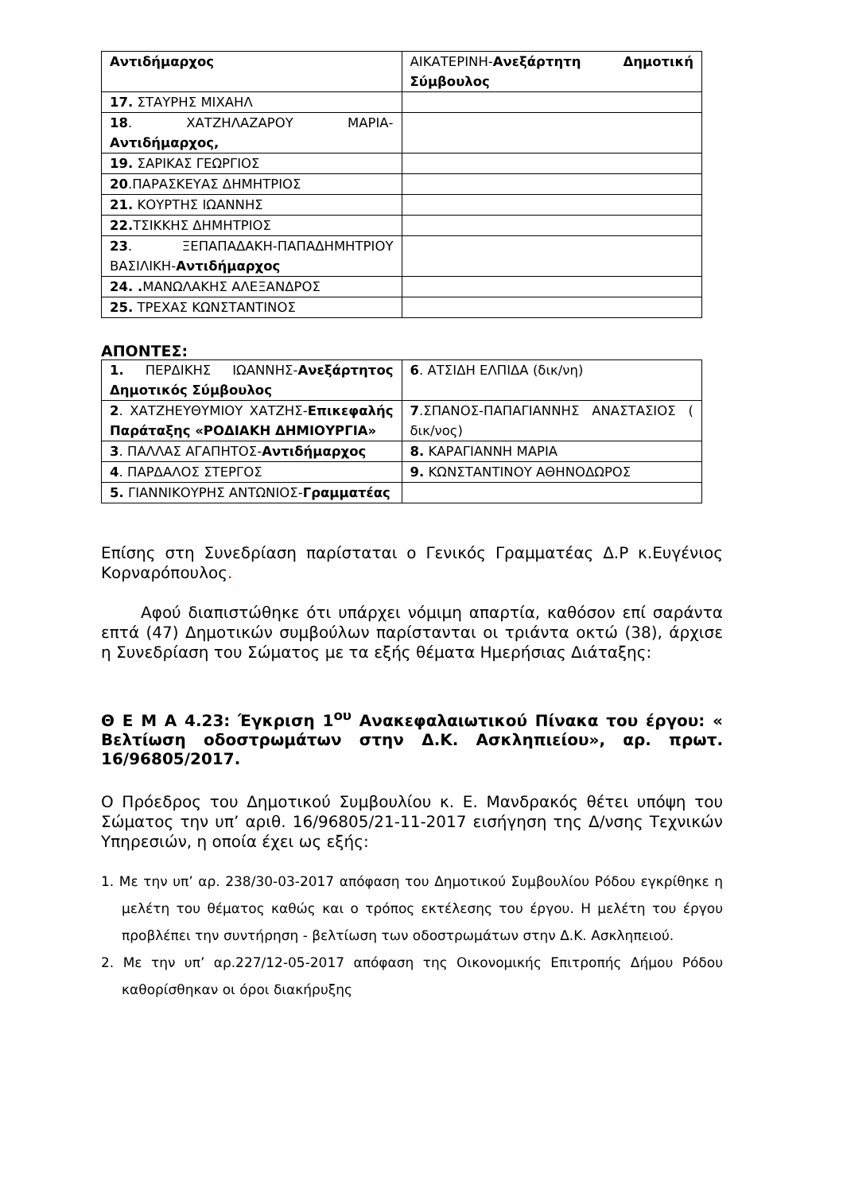| Αντιδήμαρχος | ΑΙΚΑΤΕΡΙΝΗ- Ανεξάρτητη Δημοτική Σύμβουλος |
| 17. ΣΤΑΥΡΗΣ ΜΙΧΑΗΛ | |
| 18 . ΧΑΤΖΗΛΑΖΑΡΟΥ ΜΑΡΙΑ- Αντιδήμαρχος, | |
| 19. ΣΑΡΙΚΑΣ ΓΕΩΡΓΙΟΣ | |
| 20 .ΠΑΡΑΣΚΕΥΑΣ ΔΗΜΗΤΡΙΟΣ | |
| 21. ΚΟΥΡΤΗΣ ΙΩΑΝΝΗΣ | |
| 22. ΤΣΙΚΚΗΣ ΔΗΜΗΤΡΙΟΣ | |
| 23 . ΞΕΠΑΠΑΔΑΚΗ-ΠΑΠΑΔΗΜΗΤΡΙΟΥ ΒΑΣΙΛΙΚΗ- Αντιδήμαρχος | |
| 24. . ΜΑΝΩΛΑΚΗΣ ΑΛΕΞΑΝΔΡΟΣ | |
| 25. ΤΡΕΧΑΣ ΚΩΝΣΤΑΝΤΙΝΟΣ | |
ΑΠΟΝΤΕΣ:
| 1. ΠΕΡΔΙΚΗΣ ΙΩΑΝΝΗΣ- Ανεξάρτητος Δημοτικός Σύμβουλος | 6 . ΑΤΣΙΔΗ ΕΛΠΙΔΑ (δικ/νη) |
| 2 . ΧΑΤΖΗΕΥΘΥΜΙΟΥ ΧΑΤΖΗΣ- Επικεφαλής Παράταξης «ΡΟΔΙΑΚΗ ΔΗΜΙΟΥΡΓΙΑ» | 7 .ΣΠΑΝΟΣ-ΠΑΠΑΓΙΑΝΝΗΣ ΑΝΑΣΤΑΣΙΟΣ ( δικ/νος) |
| 3 . ΠΑΛΛΑΣ ΑΓΑΠΗΤΟΣ- Αντιδήμαρχος | 8. ΚΑΡΑΓΙΑΝΝΗ ΜΑΡΙΑ |
| 4 . ΠΑΡΔΑΛΟΣ ΣΤΕΡΓΟΣ | 9. ΚΩΝΣΤΑΝΤΙΝΟΥ ΑΘΗΝΟΔΩΡΟΣ |
| 5. ΓΙΑΝΝΙΚΟΥΡΗΣ ΑΝΤΩΝΙΟΣ- Γραμματέας | |
Επίσης στη Συνεδρίαση παρίσταται ο Γενικός Γραμματέας Δ.Ρ κ.Ευγένιος Κορναρόπουλος.
Αφού διαπιστώθηκε ότι υπάρχει νόμιμη απαρτία, καθόσον επί σαράντα επτά (47) Δημοτικών συμβούλων παρίστανται οι τριάντα οκτώ (38), άρχισε η Συνεδρίαση του Σώματος με τα εξής θέματα Ημερήσιας Διάταξης:
Θ Ε Μ Α 4.23: Έγκριση 1<sup>ου</sup> Ανακεφαλαιωτικού Πίνακα του έργου: « Βελτίωση οδοστρωμάτων στην Δ.Κ. Ασκληπιείου», αρ. πρωτ. 16/96805/2017.
Ο Πρόεδρος του Δημοτικού Συμβουλίου κ. Ε. Μανδρακός θέτει υπόψη του Σώματος την υπ’ αριθ. 16/96805/21-11-2017 εισήγηση της Δ/νσης Τεχνικών Υπηρεσιών, η οποία έχει ως εξής:
1. Με την υπ’ αρ. 238/30-03-2017 απόφαση του Δημοτικού Συμβουλίου Ρόδου εγκρίθηκε η μελέτη του θέματος καθώς και ο τρόπος εκτέλεσης του έργου. Η μελέτη του έργου προβλέπει την συντήρηση - βελτίωση των οδοστρωμάτων στην Δ.Κ. Ασκληπειού.
2. Με την υπ’ αρ.227/12-05-2017 απόφαση της Οικονομικής Επιτροπής Δήμου Ρόδου καθορίσθηκαν οι όροι διακήρυξης